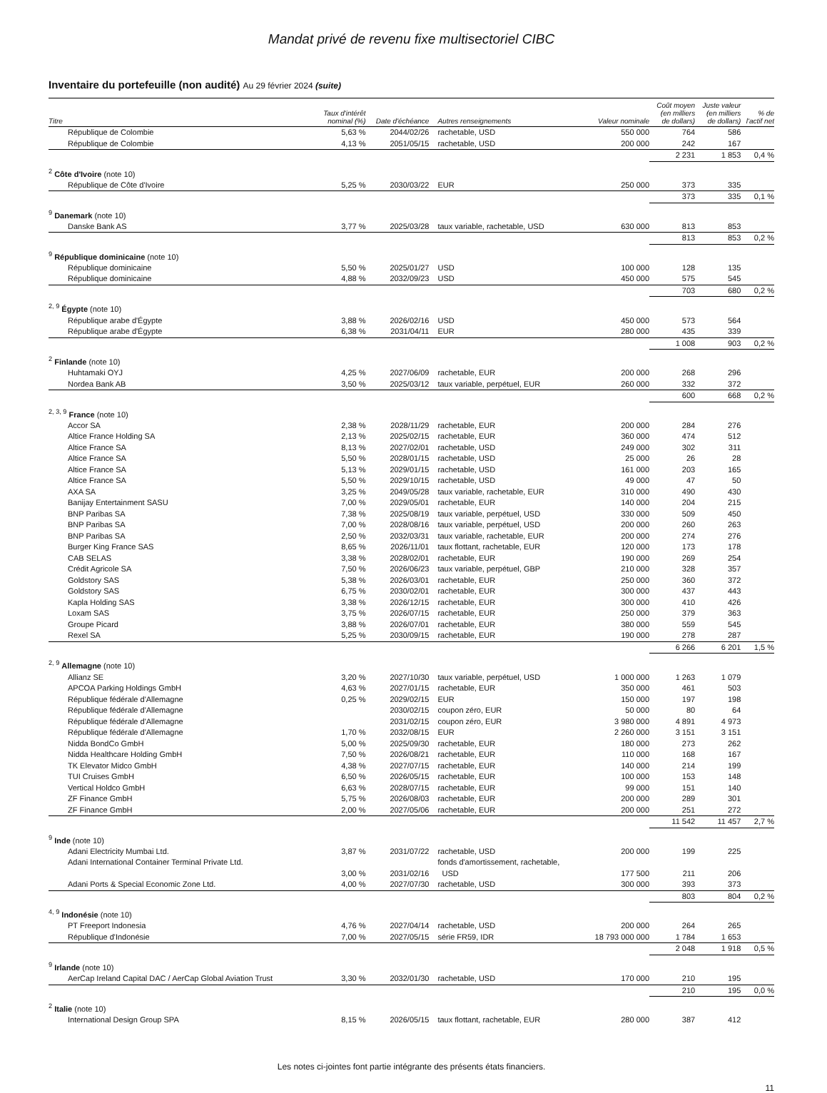Mandat privé de revenu fixe multisectoriel CIBC
Inventaire du portefeuille (non audité) Au 29 février 2024 (suite)
| Titre | Taux d'intérêt nominal (%) | Date d'échéance | Autres renseignements | Valeur nominale | Coût moyen (en milliers de dollars) | Juste valeur (en milliers de dollars) | % de l'actif net |
| --- | --- | --- | --- | --- | --- | --- | --- |
| République de Colombie | 5,63 % | 2044/02/26 | rachetable, USD | 550 000 | 764 | 586 | |
| République de Colombie | 4,13 % | 2051/05/15 | rachetable, USD | 200 000 | 242 | 167 | |
| | | | | | 2 231 | 1 853 | 0,4 % |
| <sup>2</sup> Côte d'Ivoire (note 10) | | | | | | | |
| République de Côte d'Ivoire | 5,25 % | 2030/03/22 | EUR | 250 000 | 373 | 335 | |
| | | | | | 373 | 335 | 0,1 % |
| <sup>9</sup> Danemark (note 10) | | | | | | | |
| Danske Bank AS | 3,77 % | 2025/03/28 | taux variable, rachetable, USD | 630 000 | 813 | 853 | |
| | | | | | 813 | 853 | 0,2 % |
| <sup>9</sup> République dominicaine (note 10) | | | | | | | |
| République dominicaine | 5,50 % | 2025/01/27 | USD | 100 000 | 128 | 135 | |
| République dominicaine | 4,88 % | 2032/09/23 | USD | 450 000 | 575 | 545 | |
| | | | | | 703 | 680 | 0,2 % |
| <sup>2, 9</sup> Égypte (note 10) | | | | | | | |
| République arabe d'Égypte | 3,88 % | 2026/02/16 | USD | 450 000 | 573 | 564 | |
| République arabe d'Égypte | 6,38 % | 2031/04/11 | EUR | 280 000 | 435 | 339 | |
| | | | | | 1 008 | 903 | 0,2 % |
| <sup>2</sup> Finlande (note 10) | | | | | | | |
| Huhtamaki OYJ | 4,25 % | 2027/06/09 | rachetable, EUR | 200 000 | 268 | 296 | |
| Nordea Bank AB | 3,50 % | 2025/03/12 | taux variable, perpétuel, EUR | 260 000 | 332 | 372 | |
| | | | | | 600 | 668 | 0,2 % |
| <sup>2, 3, 9</sup> France (note 10) | | | | | | | |
| Accor SA | 2,38 % | 2028/11/29 | rachetable, EUR | 200 000 | 284 | 276 | |
| Altice France Holding SA | 2,13 % | 2025/02/15 | rachetable, EUR | 360 000 | 474 | 512 | |
| Altice France SA | 8,13 % | 2027/02/01 | rachetable, USD | 249 000 | 302 | 311 | |
| Altice France SA | 5,50 % | 2028/01/15 | rachetable, USD | 25 000 | 26 | 28 | |
| Altice France SA | 5,13 % | 2029/01/15 | rachetable, USD | 161 000 | 203 | 165 | |
| Altice France SA | 5,50 % | 2029/10/15 | rachetable, USD | 49 000 | 47 | 50 | |
| AXA SA | 3,25 % | 2049/05/28 | taux variable, rachetable, EUR | 310 000 | 490 | 430 | |
| Banijay Entertainment SASU | 7,00 % | 2029/05/01 | rachetable, EUR | 140 000 | 204 | 215 | |
| BNP Paribas SA | 7,38 % | 2025/08/19 | taux variable, perpétuel, USD | 330 000 | 509 | 450 | |
| BNP Paribas SA | 7,00 % | 2028/08/16 | taux variable, perpétuel, USD | 200 000 | 260 | 263 | |
| BNP Paribas SA | 2,50 % | 2032/03/31 | taux variable, rachetable, EUR | 200 000 | 274 | 276 | |
| Burger King France SAS | 8,65 % | 2026/11/01 | taux flottant, rachetable, EUR | 120 000 | 173 | 178 | |
| CAB SELAS | 3,38 % | 2028/02/01 | rachetable, EUR | 190 000 | 269 | 254 | |
| Crédit Agricole SA | 7,50 % | 2026/06/23 | taux variable, perpétuel, GBP | 210 000 | 328 | 357 | |
| Goldstory SAS | 5,38 % | 2026/03/01 | rachetable, EUR | 250 000 | 360 | 372 | |
| Goldstory SAS | 6,75 % | 2030/02/01 | rachetable, EUR | 300 000 | 437 | 443 | |
| Kapla Holding SAS | 3,38 % | 2026/12/15 | rachetable, EUR | 300 000 | 410 | 426 | |
| Loxam SAS | 3,75 % | 2026/07/15 | rachetable, EUR | 250 000 | 379 | 363 | |
| Groupe Picard | 3,88 % | 2026/07/01 | rachetable, EUR | 380 000 | 559 | 545 | |
| Rexel SA | 5,25 % | 2030/09/15 | rachetable, EUR | 190 000 | 278 | 287 | |
| | | | | | 6 266 | 6 201 | 1,5 % |
| <sup>2, 9</sup> Allemagne (note 10) | | | | | | | |
| Allianz SE | 3,20 % | 2027/10/30 | taux variable, perpétuel, USD | 1 000 000 | 1 263 | 1 079 | |
| APCOA Parking Holdings GmbH | 4,63 % | 2027/01/15 | rachetable, EUR | 350 000 | 461 | 503 | |
| République fédérale d'Allemagne | 0,25 % | 2029/02/15 | EUR | 150 000 | 197 | 198 | |
| République fédérale d'Allemagne | | 2030/02/15 | coupon zéro, EUR | 50 000 | 80 | 64 | |
| République fédérale d'Allemagne | | 2031/02/15 | coupon zéro, EUR | 3 980 000 | 4 891 | 4 973 | |
| République fédérale d'Allemagne | 1,70 % | 2032/08/15 | EUR | 2 260 000 | 3 151 | 3 151 | |
| Nidda BondCo GmbH | 5,00 % | 2025/09/30 | rachetable, EUR | 180 000 | 273 | 262 | |
| Nidda Healthcare Holding GmbH | 7,50 % | 2026/08/21 | rachetable, EUR | 110 000 | 168 | 167 | |
| TK Elevator Midco GmbH | 4,38 % | 2027/07/15 | rachetable, EUR | 140 000 | 214 | 199 | |
| TUI Cruises GmbH | 6,50 % | 2026/05/15 | rachetable, EUR | 100 000 | 153 | 148 | |
| Vertical Holdco GmbH | 6,63 % | 2028/07/15 | rachetable, EUR | 99 000 | 151 | 140 | |
| ZF Finance GmbH | 5,75 % | 2026/08/03 | rachetable, EUR | 200 000 | 289 | 301 | |
| ZF Finance GmbH | 2,00 % | 2027/05/06 | rachetable, EUR | 200 000 | 251 | 272 | |
| | | | | | 11 542 | 11 457 | 2,7 % |
| <sup>9</sup> Inde (note 10) | | | | | | | |
| Adani Electricity Mumbai Ltd. | 3,87 % | 2031/07/22 | rachetable, USD | 200 000 | 199 | 225 | |
| Adani International Container Terminal Private Ltd. | | | fonds d'amortissement, rachetable, | | | | |
| | 3,00 % | 2031/02/16 | USD | 177 500 | 211 | 206 | |
| Adani Ports & Special Economic Zone Ltd. | 4,00 % | 2027/07/30 | rachetable, USD | 300 000 | 393 | 373 | |
| | | | | | 803 | 804 | 0,2 % |
| <sup>4, 9</sup> Indonésie (note 10) | | | | | | | |
| PT Freeport Indonesia | 4,76 % | 2027/04/14 | rachetable, USD | 200 000 | 264 | 265 | |
| République d'Indonésie | 7,00 % | 2027/05/15 | série FR59, IDR | 18 793 000 000 | 1 784 | 1 653 | |
| | | | | | 2 048 | 1 918 | 0,5 % |
| <sup>9</sup> Irlande (note 10) | | | | | | | |
| AerCap Ireland Capital DAC / AerCap Global Aviation Trust | 3,30 % | 2032/01/30 | rachetable, USD | 170 000 | 210 | 195 | |
| | | | | | 210 | 195 | 0,0 % |
| <sup>2</sup> Italie (note 10) | | | | | | | |
| International Design Group SPA | 8,15 % | 2026/05/15 | taux flottant, rachetable, EUR | 280 000 | 387 | 412 | |
Les notes ci-jointes font partie intégrante des présents états financiers.
11